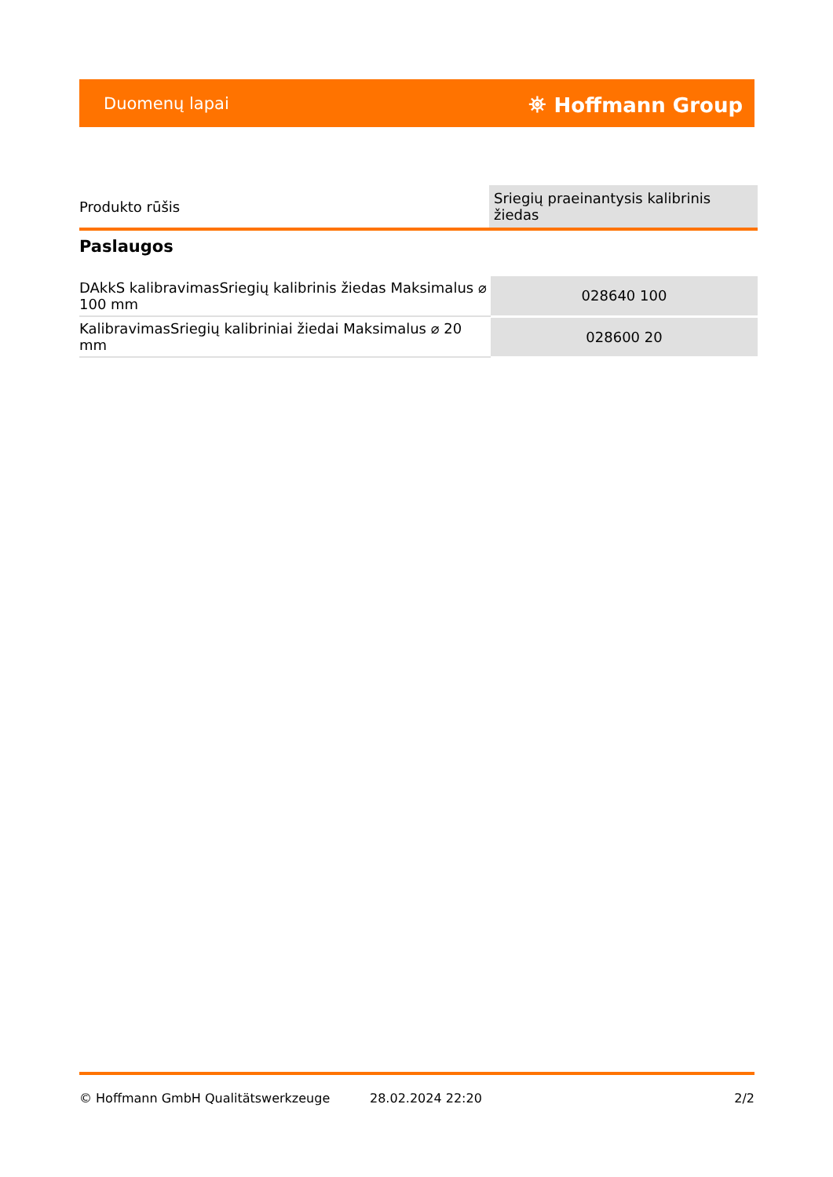Duomenų lapai ⛯ Hoffmann Group
| Produkto rūšis | Sriegių praeinantysis kalibrinis žiedas |
Paslaugos
| DAkkS kalibravimasSriegių kalibrinis žiedas Maksimalus ⌀ 100 mm | 028640 100 |
| KalibravimasSriegių kalibriniai žiedai Maksimalus ⌀ 20 mm | 028600 20 |
© Hoffmann GmbH Qualitätswerkzeuge 28.02.2024 22:20 2/2